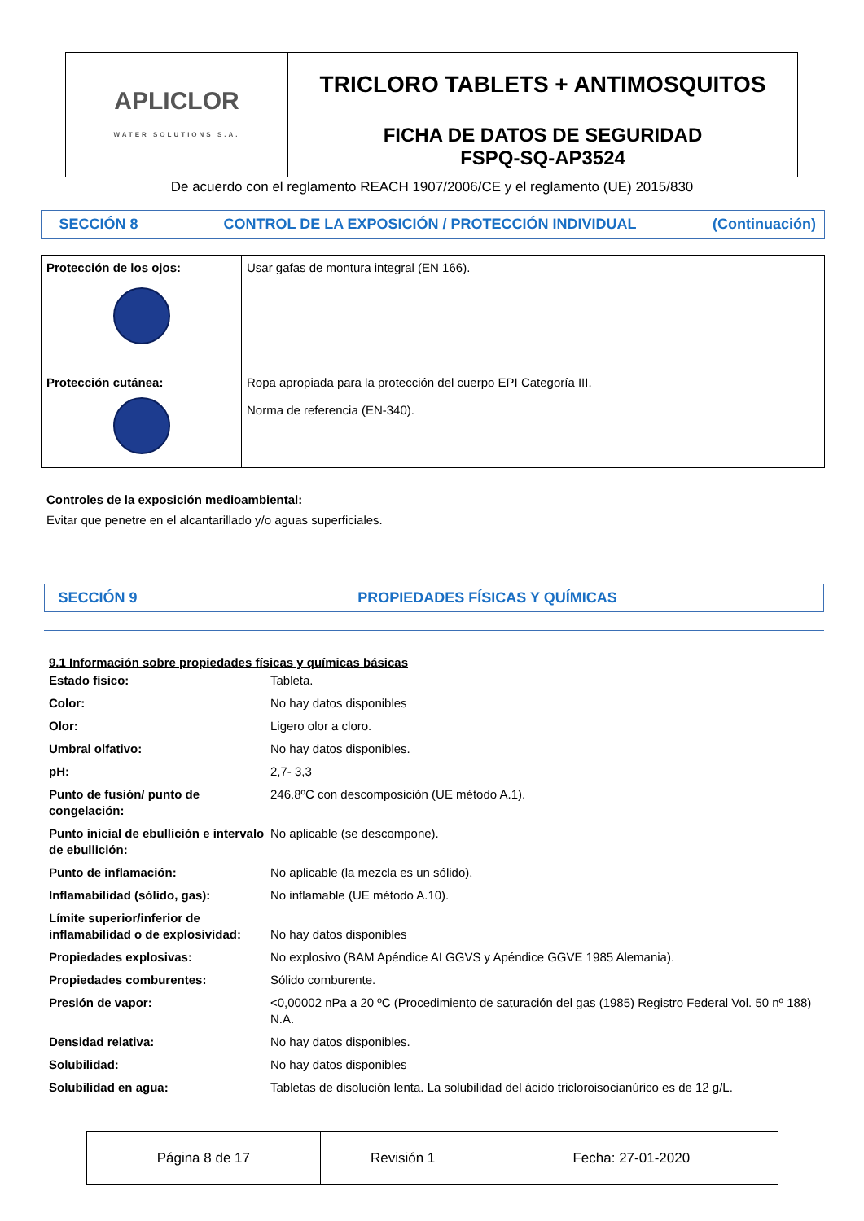| APLICLOR WATER SOLUTIONS S.A. | TRICLORO TABLETS + ANTIMOSQUITOS |
| | FICHA DE DATOS DE SEGURIDAD FSPQ-SQ-AP3524 |
De acuerdo con el reglamento REACH 1907/2006/CE y el reglamento (UE) 2015/830
| SECCIÓN 8 | CONTROL DE LA EXPOSICIÓN / PROTECCIÓN INDIVIDUAL | (Continuación) |
| Protección de los ojos: | Usar gafas de montura integral (EN 166). |
| Protección cutánea: | Ropa apropiada para la protección del cuerpo EPI Categoría III. Norma de referencia (EN-340). |
Controles de la exposición medioambiental:
Evitar que penetre en el alcantarillado y/o aguas superficiales.
| SECCIÓN 9 | PROPIEDADES FÍSICAS Y QUÍMICAS |
9.1 Información sobre propiedades físicas y químicas básicas
| Estado físico: | Tableta. |
| Color: | No hay datos disponibles |
| Olor: | Ligero olor a cloro. |
| Umbral olfativo: | No hay datos disponibles. |
| pH: | 2,7- 3,3 |
| Punto de fusión/ punto de congelación: | 246.8ºC con descomposición (UE método A.1). |
| Punto inicial de ebullición e intervalo de ebullición: | No aplicable (se descompone). |
| Punto de inflamación: | No aplicable (la mezcla es un sólido). |
| Inflamabilidad (sólido, gas): | No inflamable (UE método A.10). |
| Límite superior/inferior de inflamabilidad o de explosividad: | No hay datos disponibles |
| Propiedades explosivas: | No explosivo (BAM Apéndice AI GGVS y Apéndice GGVE 1985 Alemania). |
| Propiedades comburentes: | Sólido comburente. |
| Presión de vapor: | <0,00002 nPa a 20 ºC (Procedimiento de saturación del gas (1985) Registro Federal Vol. 50 nº 188) N.A. |
| Densidad relativa: | No hay datos disponibles. |
| Solubilidad: | No hay datos disponibles |
| Solubilidad en agua: | Tabletas de disolución lenta. La solubilidad del ácido tricloroisocianúrico es de 12 g/L. |
| Página 8 de 17 | Revisión 1 | Fecha: 27-01-2020 |